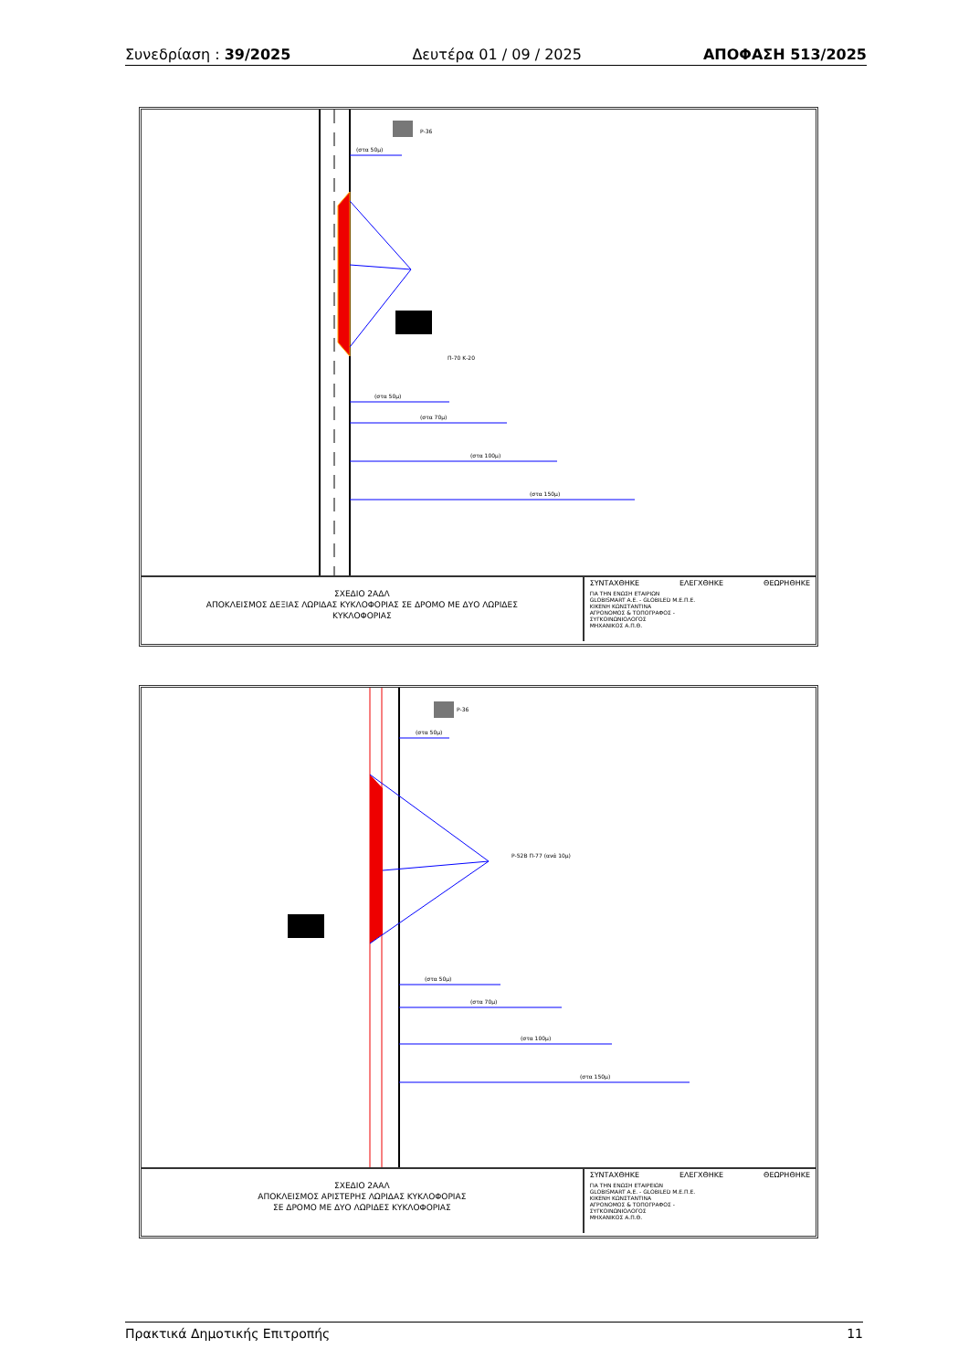Συνεδρίαση : 39/2025 Δευτέρα 01 / 09 / 2025 ΑΠΟΦΑΣΗ 513/2025
Ρ-36
(στα 50μ)
Π-70 Κ-20
(στα 50μ)
(στα 70μ)
(στα 100μ)
(στα 150μ)
ΣΧΕΔΙΟ 2ΑΔΛ
ΑΠΟΚΛΕΙΣΜΟΣ ΔΕΞΙΑΣ ΛΩΡΙΔΑΣ ΚΥΚΛΟΦΟΡΙΑΣ ΣΕ ΔΡΟΜΟ ΜΕ ΔΥΟ ΛΩΡΙΔΕΣ
ΚΥΚΛΟΦΟΡΙΑΣ
ΣΥΝΤΑΧΘΗΚΕ ΕΛΕΓΧΘΗΚΕ ΘΕΩΡΗΘΗΚΕ
ΓΙΑ ΤΗΝ ΕΝΩΣΗ ΕΤΑΙΡΙΩΝ
GLOBISMART Α.Ε. - GLOBILED Μ.Ε.Π.Ε.
ΚΙΚΕΝΗ ΚΩΝΣΤΑΝΤΙΝΑ
ΑΓΡΟΝΟΜΟΣ & ΤΟΠΟΓΡΑΦΟΣ -
ΣΥΓΚΟΙΝΩΝΙΟΛΟΓΟΣ
ΜΗΧΑΝΙΚΟΣ Α.Π.Θ.
Ρ-36
(στα 50μ)
Ρ-52Β Π-77 (ανά 10μ)
(στα 50μ)
(στα 70μ)
(στα 100μ)
(στα 150μ)
ΣΧΕΔΙΟ 2ΑΑΛ
ΑΠΟΚΛΕΙΣΜΟΣ ΑΡΙΣΤΕΡΗΣ ΛΩΡΙΔΑΣ ΚΥΚΛΟΦΟΡΙΑΣ
ΣΕ ΔΡΟΜΟ ΜΕ ΔΥΟ ΛΩΡΙΔΕΣ ΚΥΚΛΟΦΟΡΙΑΣ
ΣΥΝΤΑΧΘΗΚΕ ΕΛΕΓΧΘΗΚΕ ΘΕΩΡΗΘΗΚΕ
ΓΙΑ ΤΗΝ ΕΝΩΣΗ ΕΤΑΙΡΕΙΩΝ
GLOBISMART Α.Ε. - GLOBILED Μ.Ε.Π.Ε.
ΚΙΚΕΝΗ ΚΩΝΣΤΑΝΤΙΝΑ
ΑΓΡΟΝΟΜΟΣ & ΤΟΠΟΓΡΑΦΟΣ -
ΣΥΓΚΟΙΝΩΝΙΟΛΟΓΟΣ
ΜΗΧΑΝΙΚΟΣ Α.Π.Θ.
Πρακτικά Δημοτικής Επιτροπής 11